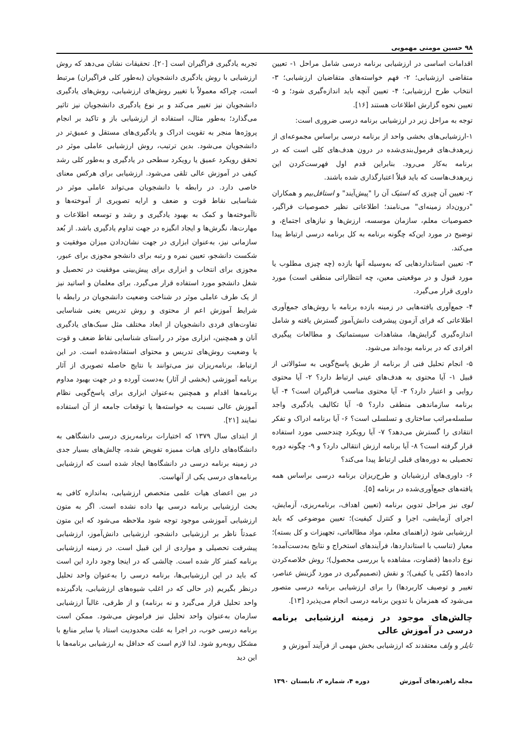۹۸ حسین مومنی مهمویی
اقدامات اساسی در ارزشیابی برنامه درسی شامل مراحل ۱- تعیین متقاضی ارزشیابی؛ ۲- فهم خواسته‌های متقاضیان ارزشیابی؛ ۳- انتخاب طرح ارزشیابی؛ ۴- تعیین آنچه باید اندازه‌گیری شود؛ و ۵- تعیین نحوه گزارش اطلاعات هستند [۱۶].
توجه به مراحل زیر در ارزشیابی برنامه درسی ضروری است:
۱-ارزشیابی‌های بخشی واحد از برنامه درسی براساس مجموعه‌ای از زیرهدف‌های فرمول‌بندی‌شده در درون هدف‌های کلی است که در برنامه به‌کار می‌رود. بنابراین قدم اول فهرست‌کردن این زیرهدف‌هاست که باید قبلاً اعتبارگذاری شده باشند.
۲- تعیین آن چیزی که استیک آن را "پیش‌آیند" و استافل‌بیم و همکاران "درون‌داد زمینه‌ای" می‌نامند؛ اطلاعاتی نظیر خصوصیات فراگیر، خصوصیات معلم، سازمان موسسه، ارزش‌ها و نیازهای اجتماع، و توضیح در مورد این‌که چگونه برنامه به کل برنامه درسی ارتباط پیدا می‌کند.
۳- تعیین استانداردهایی که به‌وسیله آنها بازده (چه چیزی مطلوب یا مورد قبول و در موقعیتی معین، چه انتظاراتی منطقی است) مورد داوری قرار می‌گیرد.
۴- جمع‌آوری یافته‌هایی در زمینه بازده برنامه با روش‌های جمع‌آوری اطلاعاتی که فرای آزمون پیشرفت دانش‌آموز گسترش یافته و شامل اندازه‌گیری گرایش‌ها، مشاهدات سیستماتیک و مطالعات پیگیری افرادی که در برنامه بوده‌اند می‌شود.
۵- انجام تحلیل فنی از برنامه از طریق پاسخ‌گویی به سئوالاتی از قبیل ۱- آیا محتوی به هدف‌های عینی ارتباط دارد؟ ۲- آیا محتوی روایی و اعتبار دارد؟ ۳- آیا محتوی مناسب فراگیران است؟ ۴- آیا برنامه سازماندهی منطقی دارد؟ ۵- آیا تکالیف یادگیری واجد سلسله‌مراتب ساختاری و تسلسلی است؟ ۶- آیا برنامه ادراک و تفکر انتقادی را گسترش می‌دهد؟ ۷- آیا رویکرد چندحسی مورد استفاده قرار گرفته است؟ ۸- آیا برنامه ارزش انتقالی دارد؟ و ۹- چگونه دوره تحصیلی به دوره‌های قبلی ارتباط پیدا می‌کند؟
۶- داوری‌های ارزشیابان و طرح‌ریزان برنامه درسی براساس همه یافته‌های جمع‌آوری‌شده در برنامه [۵].
لوی نیز مراحل تدوین برنامه (تعیین اهداف، برنامه‌ریزی، آزمایش، اجرای آزمایشی، اجرا و کنترل کیفیت)؛ تعیین موضوعی که باید ارزشیابی شود (راهنمای معلم، مواد مطالعاتی، تجهیزات و کل بسته)؛ معیار (تناسب با استانداردها، فرآیندهای استخراج و نتایج به‌دست‌آمده؛ نوع داده‌ها (قضاوت، مشاهده یا بررسی محصول)؛ روش خلاصه‌کردن داده‌ها (کمّی یا کیفی)؛ و نقش (تصمیم‌گیری در مورد گزینش عناصر، تغییر و توصیف کاربردها) را برای ارزشیابی برنامه درسی متصور می‌شود که همزمان با تدوین برنامه درسی انجام می‌پذیرد [۱۳].
چالش‌های موجود در زمینه ارزشیابی برنامه درسی در آموزش عالی
تایلر و ولف معتقدند که ارزشیابی بخش مهمی از فرآیند آموزش و
تجربه یادگیری فراگیران است [۲۰]. تحقیقات نشان می‌دهد که روش ارزشیابی با روش یادگیری دانشجویان (به‌طور کلی فراگیران) مرتبط است، چراکه معمولاً با تغییر روش‌های ارزشیابی، روش‌های یادگیری دانشجویان نیز تغییر می‌کند و بر نوع یادگیری دانشجویان نیز تاثیر می‌گذارد؛ به‌طور مثال، استفاده از ارزشیابی باز و تاکید بر انجام پروژه‌ها منجر به تقویت ادراک و یادگیری‌های مستقل و عمیق‌تر در دانشجویان می‌شود. بدین ترتیب، روش ارزشیابی عاملی موثر در تحقق رویکرد عمیق یا رویکرد سطحی در یادگیری و به‌طور کلی رشد کیفی در آموزش عالی تلقی می‌شود. ارزشیابی برای هرکس معنای خاصی دارد. در رابطه با دانشجویان می‌تواند عاملی موثر در شناسایی نقاط قوت و ضعف و ارایه تصویری از آموخته‌ها و ناآموخته‌ها و کمک به بهبود یادگیری و رشد و توسعه اطلاعات و مهارت‌ها، نگرش‌ها و ایجاد انگیزه در جهت تداوم یادگیری باشد. از بُعد سازمانی نیز، به‌عنوان ابزاری در جهت نشان‌دادن میزان موفقیت و شکست دانشجو، تعیین نمره و رتبه برای دانشجو مجوزی برای عبور، مجوزی برای انتخاب و ابزاری برای پیش‌بینی موفقیت در تحصیل و شغل دانشجو مورد استفاده قرار می‌گیرد. برای معلمان و اساتید نیز از یک طرف عاملی موثر در شناخت وضعیت دانشجویان در رابطه با شرایط آموزش اعم از محتوی و روش تدریس یعنی شناسایی تفاوت‌های فردی دانشجویان از ابعاد مختلف مثل سبک‌های یادگیری آنان و همچنین، ابزاری موثر در راستای شناسایی نقاط ضعف و قوت یا وضعیت روش‌های تدریس و محتوای استفاده‌شده است. در این ارتباط، برنامه‌ریزان نیز می‌توانند با نتایج حاصله تصویری از آثار برنامه آموزشی (بخشی از آثار) به‌دست آورده و در جهت بهبود مداوم برنامه‌ها اقدام و همچنین به‌عنوان ابزاری برای پاسخ‌گویی نظام آموزش عالی نسبت به خواسته‌ها یا توقعات جامعه از آن استفاده نمایند [۲۱].
از ابتدای سال ۱۳۷۹ که اختیارات برنامه‌ریزی درسی دانشگاهی به دانشگاه‌های دارای هیات ممیزه تفویض شده، چالش‌های بسیار جدی در زمینه برنامه درسی در دانشگاه‌ها ایجاد شده است که ارزشیابی برنامه‌های درسی یکی از آنهاست.
در بین اعضای هیات علمی متخصص ارزشیابی، به‌اندازه کافی به بحث ارزشیابی برنامه درسی بها داده نشده است. اگر به متون ارزشیابی آموزشی موجود توجه شود ملاحظه می‌شود که این متون عمدتاً ناظر بر ارزشیابی دانشجو، ارزشیابی دانش‌آموز، ارزشیابی پیشرفت تحصیلی و مواردی از این قبیل است. در زمینه ارزشیابی برنامه کمتر کار شده است. چالشی که در اینجا وجود دارد این است که باید در این ارزشیابی‌ها، برنامه درسی را به‌عنوان واحد تحلیل درنظر بگیریم (در حالی که در اغلب شیوه‌های ارزشیابی، یادگیرنده واحد تحلیل قرار می‌گیرد و نه برنامه) و از طرفی، غالباً ارزشیابی سازمان به‌عنوان واحد تحلیل نیز فراموش می‌شود. ممکن است برنامه درسی خوب، در اجرا به علت محدودیت استاد یا سایر منابع با مشکل روبه‌رو شود. لذا لازم است که حداقل به ارزشیابی برنامه‌ها با این دید
مجله راهبردهای آموزش دوره ۴، شماره ۲، تابستان ۱۳۹۰